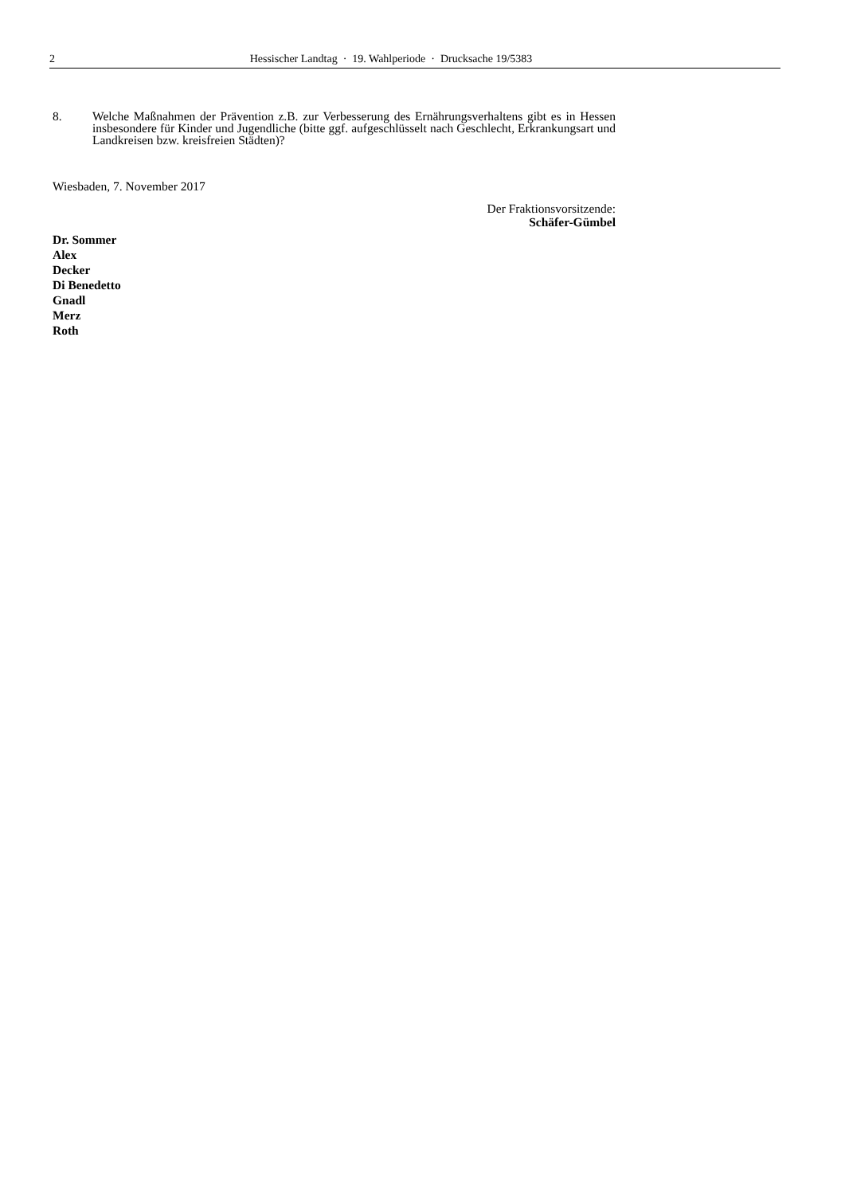2 Hessischer Landtag · 19. Wahlperiode · Drucksache 19/5383
8. Welche Maßnahmen der Prävention z.B. zur Verbesserung des Ernährungsverhaltens gibt es in Hessen insbesondere für Kinder und Jugendliche (bitte ggf. aufgeschlüsselt nach Geschlecht, Erkrankungsart und Landkreisen bzw. kreisfreien Städten)?
Wiesbaden, 7. November 2017
Der Fraktionsvorsitzende:
Schäfer-Gümbel
Dr. Sommer
Alex
Decker
Di Benedetto
Gnadl
Merz
Roth